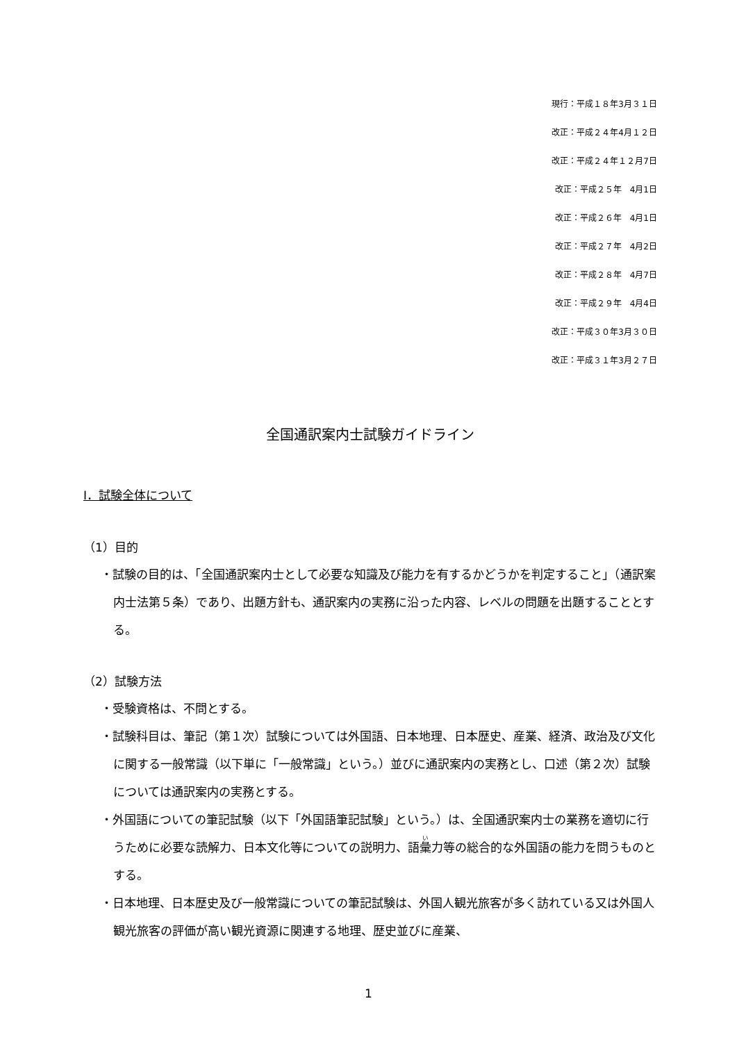現行：平成１８年3月３１日
改正：平成２４年4月１２日
改正：平成２４年１２月7日
改正：平成２５年　4月1日
改正：平成２６年　4月1日
改正：平成２７年　4月2日
改正：平成２８年　4月7日
改正：平成２９年　4月4日
改正：平成３０年3月３０日
改正：平成３１年3月２７日
全国通訳案内士試験ガイドライン
Ⅰ．試験全体について
（1）目的
・試験の目的は、「全国通訳案内士として必要な知識及び能力を有するかどうかを判定すること」（通訳案内士法第５条）であり、出題方針も、通訳案内の実務に沿った内容、レベルの問題を出題することとする。
（2）試験方法
・受験資格は、不問とする。
・試験科目は、筆記（第１次）試験については外国語、日本地理、日本歴史、産業、経済、政治及び文化に関する一般常識（以下単に「一般常識」という。）並びに通訳案内の実務とし、口述（第２次）試験については通訳案内の実務とする。
・外国語についての筆記試験（以下「外国語筆記試験」という。）は、全国通訳案内士の業務を適切に行うために必要な読解力、日本文化等についての説明力、語彙力等の総合的な外国語の能力を問うものとする。
・日本地理、日本歴史及び一般常識についての筆記試験は、外国人観光旅客が多く訪れている又は外国人観光旅客の評価が高い観光資源に関連する地理、歴史並びに産業、
1